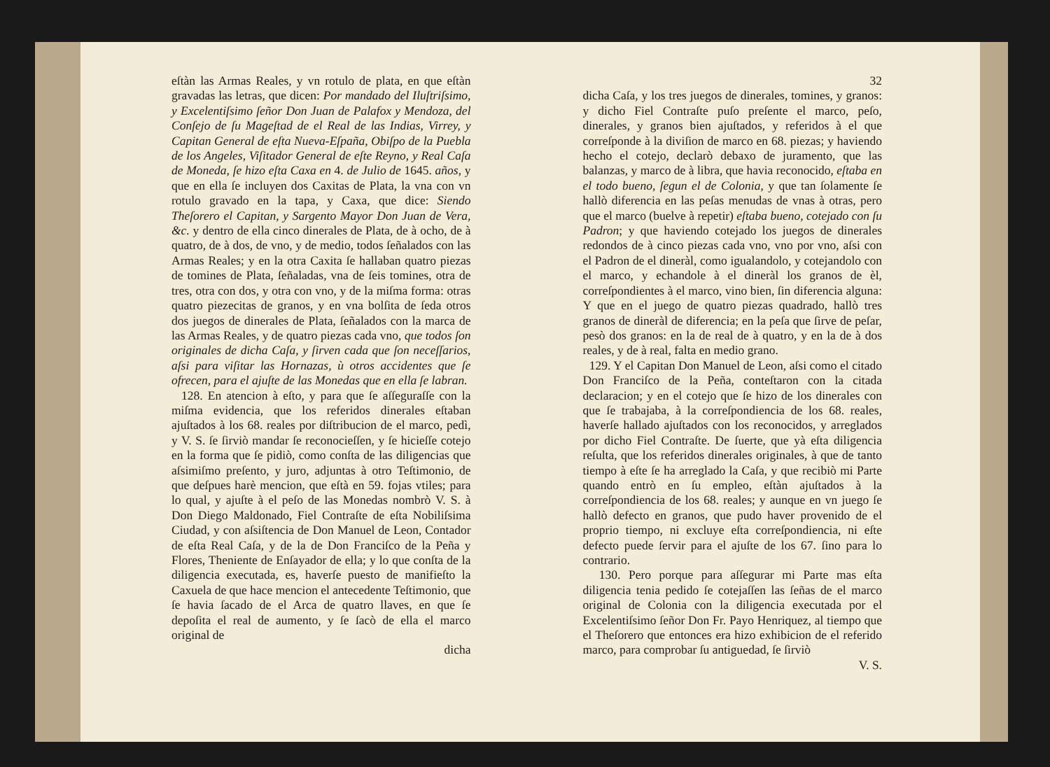eſtàn las Armas Reales, y vn rotulo de plata, en que eſtàn gravadas las letras, que dicen: Por mandado del Iluſtriſsimo, y Excelentiſsimo ſeñor Don Juan de Palafox y Mendoza, del Conſejo de ſu Mageſtad de el Real de las Indias, Virrey, y Capitan General de eſta Nueva-Eſpaña, Obiſpo de la Puebla de los Angeles, Viſitador General de eſte Reyno, y Real Caſa de Moneda, ſe hizo eſta Caxa en 4. de Julio de 1645. años, y que en ella ſe incluyen dos Caxitas de Plata, la vna con vn rotulo gravado en la tapa, y Caxa, que dice: Siendo Theſorero el Capitan, y Sargento Mayor Don Juan de Vera, &c. y dentro de ella cinco dinerales de Plata, de à ocho, de à quatro, de à dos, de vno, y de medio, todos ſeñalados con las Armas Reales; y en la otra Caxita ſe hallaban quatro piezas de tomines de Plata, ſeñaladas, vna de ſeis tomines, otra de tres, otra con dos, y otra con vno, y de la miſma forma: otras quatro piezecitas de granos, y en vna bolſita de ſeda otros dos juegos de dinerales de Plata, ſeñalados con la marca de las Armas Reales, y de quatro piezas cada vno, que todos ſon originales de dicha Caſa, y ſirven cada que ſon neceſſarios, aſsi para viſitar las Hornazas, ù otros accidentes que ſe ofrecen, para el ajuſte de las Monedas que en ella ſe labran.
128. En atencion à eſto, y para que ſe aſſeguraſſe con la miſma evidencia, que los referidos dinerales eſtaban ajuſtados à los 68. reales por diſtribucion de el marco, pedì, y V. S. ſe ſirviò mandar ſe reconocieſſen, y ſe hicieſſe cotejo en la forma que ſe pidiò, como conſta de las diligencias que aſsimiſmo preſento, y juro, adjuntas à otro Teſtimonio, de que deſpues harè mencion, que eſtà en 59. fojas vtiles; para lo qual, y ajuſte à el peſo de las Monedas nombrò V. S. à Don Diego Maldonado, Fiel Contraſte de eſta Nobiliſsima Ciudad, y con aſsiſtencia de Don Manuel de Leon, Contador de eſta Real Caſa, y de la de Don Franciſco de la Peña y Flores, Theniente de Enſayador de ella; y lo que conſta de la diligencia executada, es, haverſe puesto de manifieſto la Caxuela de que hace mencion el antecedente Teſtimonio, que ſe havia ſacado de el Arca de quatro llaves, en que ſe depoſita el real de aumento, y ſe ſacò de ella el marco original de
dicha
32
dicha Caſa, y los tres juegos de dinerales, tomines, y granos: y dicho Fiel Contraſte puſo preſente el marco, peſo, dinerales, y granos bien ajuſtados, y referidos à el que correſponde à la diviſion de marco en 68. piezas; y haviendo hecho el cotejo, declarò debaxo de juramento, que las balanzas, y marco de à libra, que havia reconocido, eſtaba en el todo bueno, ſegun el de Colonia, y que tan ſolamente ſe hallò diferencia en las peſas menudas de vnas à otras, pero que el marco (buelve à repetir) eſtaba bueno, cotejado con ſu Padron; y que haviendo cotejado los juegos de dinerales redondos de à cinco piezas cada vno, vno por vno, aſsi con el Padron de el dineràl, como igualandolo, y cotejandolo con el marco, y echandole à el dineràl los granos de èl, correſpondientes à el marco, vino bien, ſin diferencia alguna: Y que en el juego de quatro piezas quadrado, hallò tres granos de dineràl de diferencia; en la peſa que ſirve de peſar, pesò dos granos: en la de real de à quatro, y en la de à dos reales, y de à real, falta en medio grano.
129. Y el Capitan Don Manuel de Leon, aſsi como el citado Don Franciſco de la Peña, conteſtaron con la citada declaracion; y en el cotejo que ſe hizo de los dinerales con que ſe trabajaba, à la correſpondiencia de los 68. reales, haverſe hallado ajuſtados con los reconocidos, y arreglados por dicho Fiel Contraſte. De ſuerte, que yà eſta diligencia reſulta, que los referidos dinerales originales, à que de tanto tiempo à eſte ſe ha arreglado la Caſa, y que recibiò mi Parte quando entrò en ſu empleo, eſtàn ajuſtados à la correſpondiencia de los 68. reales; y aunque en vn juego ſe hallò defecto en granos, que pudo haver provenido de el proprio tiempo, ni excluye eſta correſpondiencia, ni eſte defecto puede ſervir para el ajuſte de los 67. ſino para lo contrario.
130. Pero porque para aſſegurar mi Parte mas eſta diligencia tenia pedido ſe cotejaſſen las ſeñas de el marco original de Colonia con la diligencia executada por el Excelentiſsimo ſeñor Don Fr. Payo Henriquez, al tiempo que el Theſorero que entonces era hizo exhibicion de el referido marco, para comprobar ſu antiguedad, ſe ſirviò
V. S.